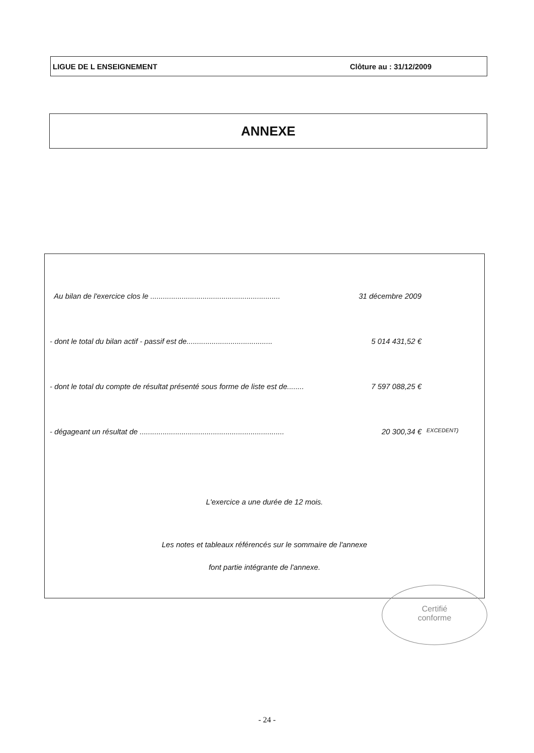LIGUE DE L ENSEIGNEMENT Clôture au : 31/12/2009
ANNEXE
Au bilan de l'exercice clos le .............................................................. 31 décembre 2009
- dont le total du bilan actif - passif est de......................................... 5 014 431,52 €
- dont le total du compte de résultat présenté sous forme de liste est de........ 7 597 088,25 €
- dégageant un résultat de ..................................................................... 20 300,34 € EXCEDENT)
L'exercice a une durée de 12 mois.
Les notes et tableaux référencés sur le sommaire de l'annexe
font partie intégrante de l'annexe.
Certifié
conforme
- 24 -